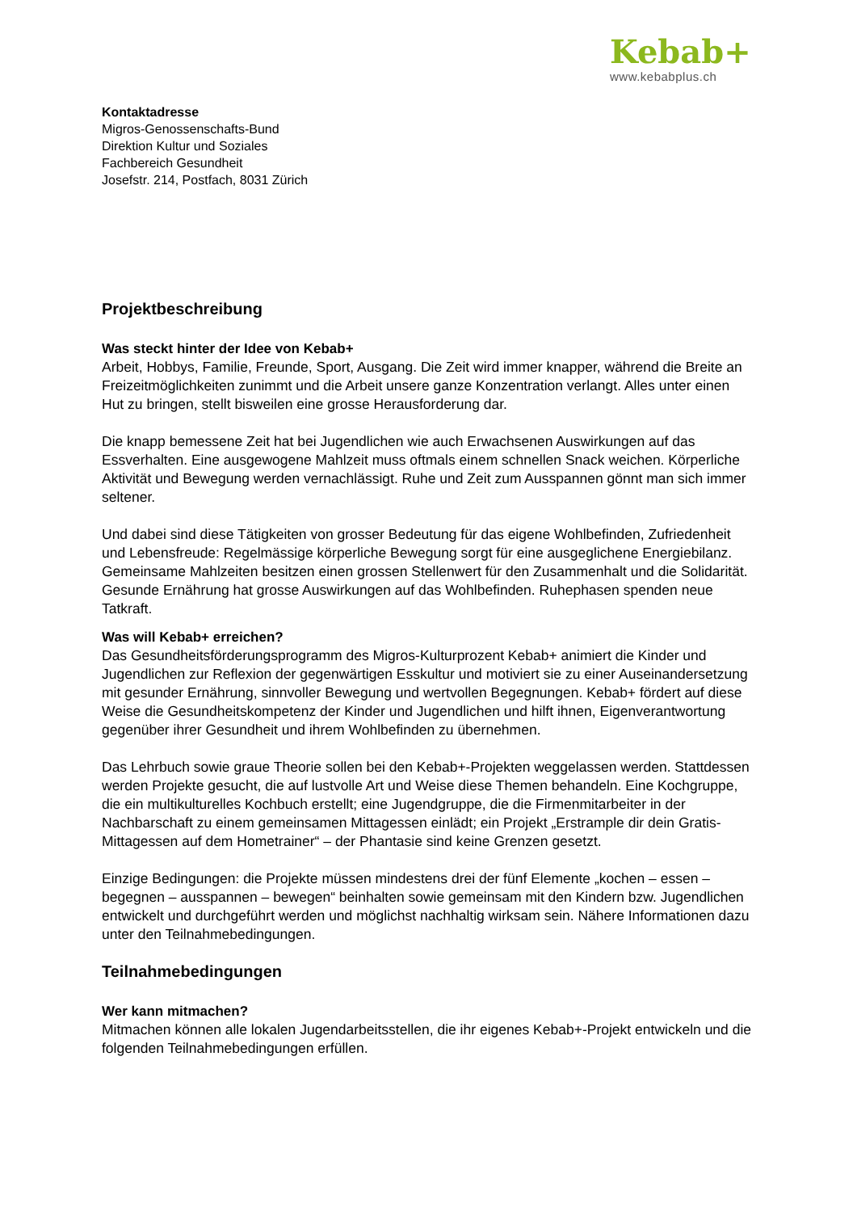Kebab+
www.kebabplus.ch
Kontaktadresse
Migros-Genossenschafts-Bund
Direktion Kultur und Soziales
Fachbereich Gesundheit
Josefstr. 214, Postfach, 8031 Zürich
Projektbeschreibung
Was steckt hinter der Idee von Kebab+
Arbeit, Hobbys, Familie, Freunde, Sport, Ausgang. Die Zeit wird immer knapper, während die Breite an Freizeitmöglichkeiten zunimmt und die Arbeit unsere ganze Konzentration verlangt. Alles unter einen Hut zu bringen, stellt bisweilen eine grosse Herausforderung dar.
Die knapp bemessene Zeit hat bei Jugendlichen wie auch Erwachsenen Auswirkungen auf das Essverhalten. Eine ausgewogene Mahlzeit muss oftmals einem schnellen Snack weichen. Körperliche Aktivität und Bewegung werden vernachlässigt. Ruhe und Zeit zum Ausspannen gönnt man sich immer seltener.
Und dabei sind diese Tätigkeiten von grosser Bedeutung für das eigene Wohlbefinden, Zufriedenheit und Lebensfreude: Regelmässige körperliche Bewegung sorgt für eine ausgeglichene Energiebilanz. Gemeinsame Mahlzeiten besitzen einen grossen Stellenwert für den Zusammenhalt und die Solidarität. Gesunde Ernährung hat grosse Auswirkungen auf das Wohlbefinden. Ruhephasen spenden neue Tatkraft.
Was will Kebab+ erreichen?
Das Gesundheitsförderungsprogramm des Migros-Kulturprozent Kebab+ animiert die Kinder und Jugendlichen zur Reflexion der gegenwärtigen Esskultur und motiviert sie zu einer Auseinandersetzung mit gesunder Ernährung, sinnvoller Bewegung und wertvollen Begegnungen. Kebab+ fördert auf diese Weise die Gesundheitskompetenz der Kinder und Jugendlichen und hilft ihnen, Eigenverantwortung gegenüber ihrer Gesundheit und ihrem Wohlbefinden zu übernehmen.
Das Lehrbuch sowie graue Theorie sollen bei den Kebab+-Projekten weggelassen werden. Stattdessen werden Projekte gesucht, die auf lustvolle Art und Weise diese Themen behandeln. Eine Kochgruppe, die ein multikulturelles Kochbuch erstellt; eine Jugendgruppe, die die Firmenmitarbeiter in der Nachbarschaft zu einem gemeinsamen Mittagessen einlädt; ein Projekt „Erstrample dir dein Gratis-Mittagessen auf dem Hometrainer“ – der Phantasie sind keine Grenzen gesetzt.
Einzige Bedingungen: die Projekte müssen mindestens drei der fünf Elemente „kochen – essen – begegnen – ausspannen – bewegen“ beinhalten sowie gemeinsam mit den Kindern bzw. Jugendlichen entwickelt und durchgeführt werden und möglichst nachhaltig wirksam sein. Nähere Informationen dazu unter den Teilnahmebedingungen.
Teilnahmebedingungen
Wer kann mitmachen?
Mitmachen können alle lokalen Jugendarbeitsstellen, die ihr eigenes Kebab+-Projekt entwickeln und die folgenden Teilnahmebedingungen erfüllen.